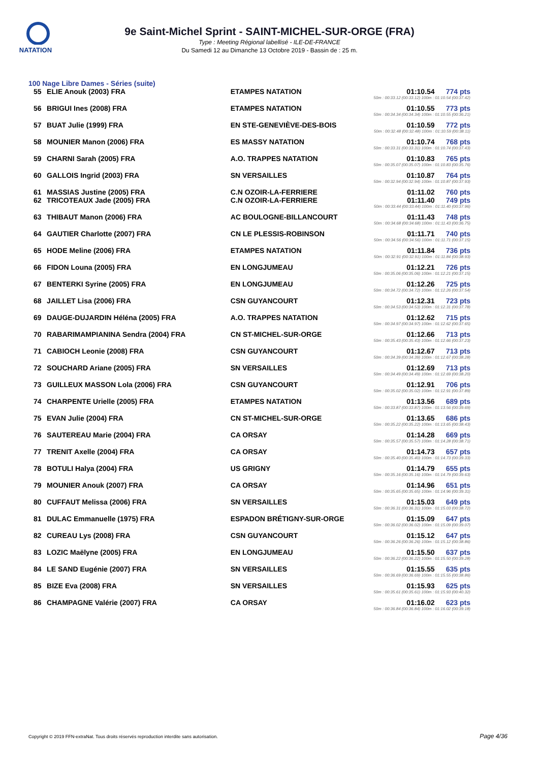NATATION
9e Saint-Michel Sprint - SAINT-MICHEL-SUR-ORGE (FRA)
Type : Meeting Régional labellisé - ILE-DE-FRANCE
Du Samedi 12 au Dimanche 13 Octobre 2019 - Bassin de : 25 m.
100 Nage Libre Dames - Séries (suite)
| 55 | ELIE Anouk (2003) FRA | ETAMPES NATATION | 01:10.54 | 774 pts |
| 50m : 00:33.12 (00:33.12) 100m : 01:10.54 (00:37.42) | | | | |
| 56 | BRIGUI Ines (2008) FRA | ETAMPES NATATION | 01:10.55 | 773 pts |
| 50m : 00:34.34 (00:34.34) 100m : 01:10.55 (00:36.21) | | | | |
| 57 | BUAT Julie (1999) FRA | EN STE-GENEVIÈVE-DES-BOIS | 01:10.59 | 772 pts |
| 50m : 00:32.48 (00:32.48) 100m : 01:10.59 (00:38.11) | | | | |
| 58 | MOUNIER Manon (2006) FRA | ES MASSY NATATION | 01:10.74 | 768 pts |
| 50m : 00:33.31 (00:33.31) 100m : 01:10.74 (00:37.43) | | | | |
| 59 | CHARNI Sarah (2005) FRA | A.O. TRAPPES NATATION | 01:10.83 | 765 pts |
| 50m : 00:35.07 (00:35.07) 100m : 01:10.83 (00:35.76) | | | | |
| 60 | GALLOIS Ingrid (2003) FRA | SN VERSAILLES | 01:10.87 | 764 pts |
| 50m : 00:32.94 (00:32.94) 100m : 01:10.87 (00:37.93) | | | | |
| 61 | MASSIAS Justine (2005) FRA | C.N OZOIR-LA-FERRIERE | 01:11.02 | 760 pts |
| 62 | TRICOTEAUX Jade (2005) FRA | C.N OZOIR-LA-FERRIERE | 01:11.40 | 749 pts |
| 50m : 00:33.44 (00:33.44) 100m : 01:11.40 (00:37.96) | | | | |
| 63 | THIBAUT Manon (2006) FRA | AC BOULOGNE-BILLANCOURT | 01:11.43 | 748 pts |
| 50m : 00:34.68 (00:34.68) 100m : 01:11.43 (00:36.75) | | | | |
| 64 | GAUTIER Charlotte (2007) FRA | CN LE PLESSIS-ROBINSON | 01:11.71 | 740 pts |
| 50m : 00:34.56 (00:34.56) 100m : 01:11.71 (00:37.15) | | | | |
| 65 | HODE Meline (2006) FRA | ETAMPES NATATION | 01:11.84 | 736 pts |
| 50m : 00:32.91 (00:32.91) 100m : 01:11.84 (00:38.93) | | | | |
| 66 | FIDON Louna (2005) FRA | EN LONGJUMEAU | 01:12.21 | 726 pts |
| 50m : 00:35.06 (00:35.06) 100m : 01:12.21 (00:37.15) | | | | |
| 67 | BENTERKI Syrine (2005) FRA | EN LONGJUMEAU | 01:12.26 | 725 pts |
| 50m : 00:34.72 (00:34.72) 100m : 01:12.26 (00:37.54) | | | | |
| 68 | JAILLET Lisa (2006) FRA | CSN GUYANCOURT | 01:12.31 | 723 pts |
| 50m : 00:34.53 (00:34.53) 100m : 01:12.31 (00:37.78) | | | | |
| 69 | DAUGE-DUJARDIN Héléna (2005) FRA | A.O. TRAPPES NATATION | 01:12.62 | 715 pts |
| 50m : 00:34.97 (00:34.97) 100m : 01:12.62 (00:37.65) | | | | |
| 70 | RABARIMAMPIANINA Sendra (2004) FRA | CN ST-MICHEL-SUR-ORGE | 01:12.66 | 713 pts |
| 50m : 00:35.43 (00:35.43) 100m : 01:12.66 (00:37.23) | | | | |
| 71 | CABIOCH Leonie (2008) FRA | CSN GUYANCOURT | 01:12.67 | 713 pts |
| 50m : 00:34.39 (00:34.39) 100m : 01:12.67 (00:38.28) | | | | |
| 72 | SOUCHARD Ariane (2005) FRA | SN VERSAILLES | 01:12.69 | 713 pts |
| 50m : 00:34.49 (00:34.49) 100m : 01:12.69 (00:38.20) | | | | |
| 73 | GUILLEUX MASSON Lola (2006) FRA | CSN GUYANCOURT | 01:12.91 | 706 pts |
| 50m : 00:35.02 (00:35.02) 100m : 01:12.91 (00:37.89) | | | | |
| 74 | CHARPENTE Urielle (2005) FRA | ETAMPES NATATION | 01:13.56 | 689 pts |
| 50m : 00:33.87 (00:33.87) 100m : 01:13.56 (00:39.69) | | | | |
| 75 | EVAN Julie (2004) FRA | CN ST-MICHEL-SUR-ORGE | 01:13.65 | 686 pts |
| 50m : 00:35.22 (00:35.22) 100m : 01:13.65 (00:38.43) | | | | |
| 76 | SAUTEREAU Marie (2004) FRA | CA ORSAY | 01:14.28 | 669 pts |
| 50m : 00:35.57 (00:35.57) 100m : 01:14.28 (00:38.71) | | | | |
| 77 | TRENIT Axelle (2004) FRA | CA ORSAY | 01:14.73 | 657 pts |
| 50m : 00:35.40 (00:35.40) 100m : 01:14.73 (00:39.33) | | | | |
| 78 | BOTULI Halya (2004) FRA | US GRIGNY | 01:14.79 | 655 pts |
| 50m : 00:35.16 (00:35.16) 100m : 01:14.79 (00:39.63) | | | | |
| 79 | MOUNIER Anouk (2007) FRA | CA ORSAY | 01:14.96 | 651 pts |
| 50m : 00:35.65 (00:35.65) 100m : 01:14.96 (00:39.31) | | | | |
| 80 | CUFFAUT Melissa (2006) FRA | SN VERSAILLES | 01:15.03 | 649 pts |
| 50m : 00:36.31 (00:36.31) 100m : 01:15.03 (00:38.72) | | | | |
| 81 | DULAC Emmanuelle (1975) FRA | ESPADON BRÉTIGNY-SUR-ORGE | 01:15.09 | 647 pts |
| 50m : 00:36.02 (00:36.02) 100m : 01:15.09 (00:39.07) | | | | |
| 82 | CUREAU Lys (2008) FRA | CSN GUYANCOURT | 01:15.12 | 647 pts |
| 50m : 00:36.26 (00:36.26) 100m : 01:15.12 (00:38.86) | | | | |
| 83 | LOZIC Maëlyne (2005) FRA | EN LONGJUMEAU | 01:15.50 | 637 pts |
| 50m : 00:36.22 (00:36.22) 100m : 01:15.50 (00:39.28) | | | | |
| 84 | LE SAND Eugénie (2007) FRA | SN VERSAILLES | 01:15.55 | 635 pts |
| 50m : 00:36.69 (00:36.69) 100m : 01:15.55 (00:38.86) | | | | |
| 85 | BIZE Eva (2008) FRA | SN VERSAILLES | 01:15.93 | 625 pts |
| 50m : 00:35.61 (00:35.61) 100m : 01:15.93 (00:40.32) | | | | |
| 86 | CHAMPAGNE Valérie (2007) FRA | CA ORSAY | 01:16.02 | 623 pts |
| 50m : 00:36.84 (00:36.84) 100m : 01:16.02 (00:39.18) | | | | |
Copyright © 2019 FFN-extraNat. Tous droits réservés reproduction interdite sans autorisation.
Page 4/36